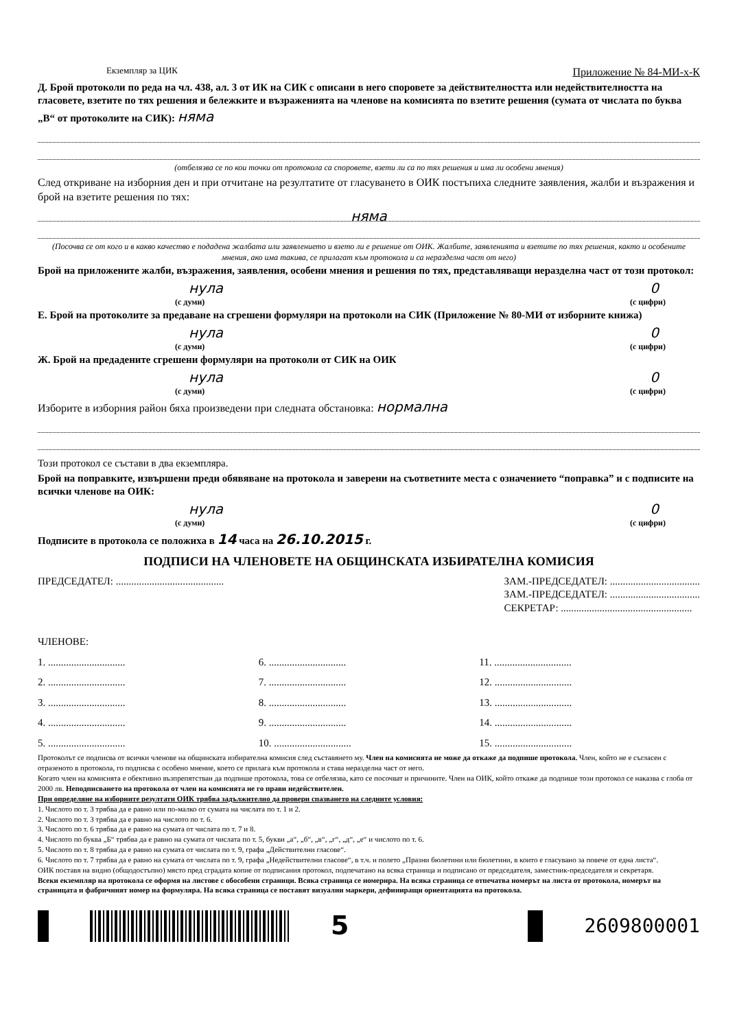Екземпляр за ЦИК Приложение № 84-МИ-х-К
Д. Брой протоколи по реда на чл. 438, ал. 3 от ИК на СИК с описани в него споровете за действителността или недействителността на гласовете, взетите по тях решения и бележките и възраженията на членове на комисията по взетите решения (сумата от числата по буква „В“ от протоколите на СИК): няма
(отбелязва се по кои точки от протокола са споровете, взети ли са по тях решения и има ли особени мнения)
След откриване на изборния ден и при отчитане на резултатите от гласуването в ОИК постъпиха следните заявления, жалби и възражения и брой на взетите решения по тях:
няма
(Посочва се от кого и в какво качество е подадена жалбата или заявлението и взето ли е решение от ОИК. Жалбите, заявленията и взетите по тях решения, както и особените мнения, ако има такива, се прилагат към протокола и са неразделна част от него)
Брой на приложените жалби, възражения, заявления, особени мнения и решения по тях, представляващи неразделна част от този протокол:
нула 0
(с думи) (с цифри)
Е. Брой на протоколите за предаване на сгрешени формуляри на протоколи на СИК (Приложение № 80-МИ от изборните книжа)
нула 0
(с думи) (с цифри)
Ж. Брой на предадените сгрешени формуляри на протоколи от СИК на ОИК
нула 0
(с думи) (с цифри)
Изборите в изборния район бяха произведени при следната обстановка: нормална
Този протокол се състави в два екземпляра.
Брой на поправките, извършени преди обявяване на протокола и заверени на съответните места с означението “поправка” и с подписите на всички членове на ОИК:
нула 0
(с думи) (с цифри)
Подписите в протокола се положиха в 14 часа на 26.10.2015 г.
ПОДПИСИ НА ЧЛЕНОВЕТЕ НА ОБЩИНСКАТА ИЗБИРАТЕЛНА КОМИСИЯ
ПРЕДСЕДАТЕЛ: .......................................... ЗАМ.-ПРЕДСЕДАТЕЛ: ...................................
ЗАМ.-ПРЕДСЕДАТЕЛ: ...................................
СЕКРЕТАР: ...................................................
ЧЛЕНОВЕ:
1. .............................. 6. .............................. 11. .............................. 2. .............................. 7. .............................. 12. .............................. 3. .............................. 8. .............................. 13. .............................. 4. .............................. 9. .............................. 14. .............................. 5. .............................. 10. .............................. 15. ..............................
Протоколът се подписва от всички членове на общинската избирателна комисия след съставянето му. Член на комисията не може да откаже да подпише протокола. Член, който не е съгласен с отразеното в протокола, го подписва с особено мнение, което се прилага към протокола и става неразделна част от него.
Когато член на комисията е обективно възпрепятстван да подпише протокола, това се отбелязва, като се посочват и причините. Член на ОИК, който откаже да подпише този протокол се наказва с глоба от 2000 лв. Неподписването на протокола от член на комисията не го прави недействителен.
При определяне на изборните резултати ОИК трябва задължително да провери спазването на следните условия:
1. Числото по т. 3 трябва да е равно или по-малко от сумата на числата по т. 1 и 2.
2. Числото по т. 3 трябва да е равно на числото по т. 6.
3. Числото по т. 6 трябва да е равно на сумата от числата по т. 7 и 8.
4. Числото по буква „Б“ трябва да е равно на сумата от числата по т. 5, букви „а“, „б“, „в“, „г“, „д“, „е“ и числото по т. 6.
5. Числото по т. 8 трябва да е равно на сумата от числата по т. 9, графа „Действителни гласове“.
6. Числото по т. 7 трябва да е равно на сумата от числата по т. 9, графа „Недействителни гласове“, в т.ч. и полето „Празни бюлетини или бюлетини, в които е гласувано за повече от една листа“.
ОИК поставя на видно (общодостъпно) място пред сградата копие от подписания протокол, подпечатано на всяка страница и подписано от председателя, заместник-председателя и секретаря.
Всеки екземпляр на протокола се оформя на листове с обособени страници. Всяка страница се номерира. На всяка страница се отпечатва номерът на листа от протокола, номерът на страницата и фабричният номер на формуляра. На всяка страница се поставят визуални маркери, дефиниращи ориентацията на протокола.
5 2609800001